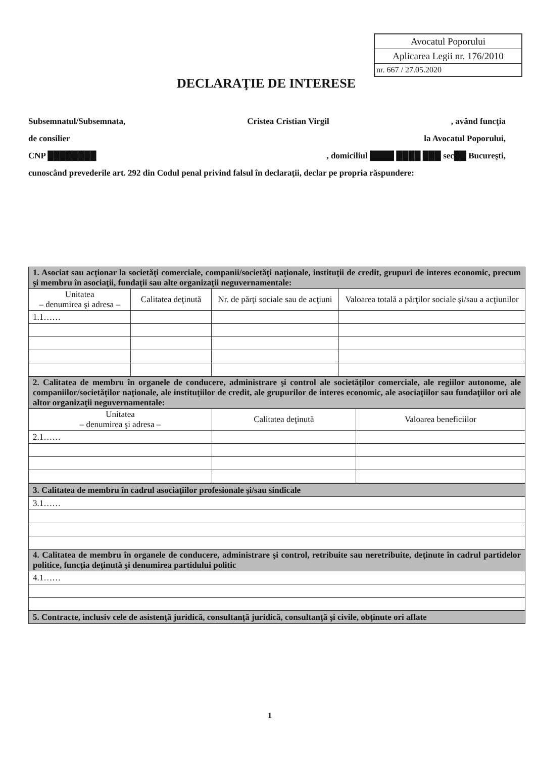Avocatul Poporului
Aplicarea Legii nr. 176/2010
nr. 667 / 27.05.2020
DECLARAŢIE DE INTERESE
Subsemnatul/Subsemnata, Cristea Cristian Virgil, având funcţia
de consilier la Avocatul Poporului,
CNP ████████, domiciliul ████ ████ ███ sec██ Bucureşti,
cunoscând prevederile art. 292 din Codul penal privind falsul în declaraţii, declar pe propria răspundere:
| 1. Asociat sau acţionar la societăţi comerciale, companii/societăţi naţionale, instituţii de credit, grupuri de interes economic, precum şi membru în asociaţii, fundaţii sau alte organizaţii neguvernamentale: | | | |
| Unitatea – denumirea şi adresa – | Calitatea deţinută | Nr. de părţi sociale sau de acţiuni | Valoarea totală a părţilor sociale şi/sau a acţiunilor |
| 1.1…… | | | |
| 2. Calitatea de membru în organele de conducere, administrare şi control ale societăţilor comerciale, ale regiilor autonome, ale companiilor/societăţilor naţionale, ale instituţiilor de credit, ale grupurilor de interes economic, ale asociaţiilor sau fundaţiilor ori ale altor organizaţii neguvernamentale: | | |
| Unitatea – denumirea şi adresa – | Calitatea deţinută | Valoarea beneficiilor |
| 2.1…… | | |
| 3. Calitatea de membru în cadrul asociaţiilor profesionale şi/sau sindicale |
| 3.1…… |
| 4. Calitatea de membru în organele de conducere, administrare şi control, retribuite sau neretribuite, deţinute în cadrul partidelor politice, funcţia deţinută şi denumirea partidului politic |
| 4.1…… |
| 5. Contracte, inclusiv cele de asistenţă juridică, consultanţă juridică, consultanţă şi civile, obţinute ori aflate |
1